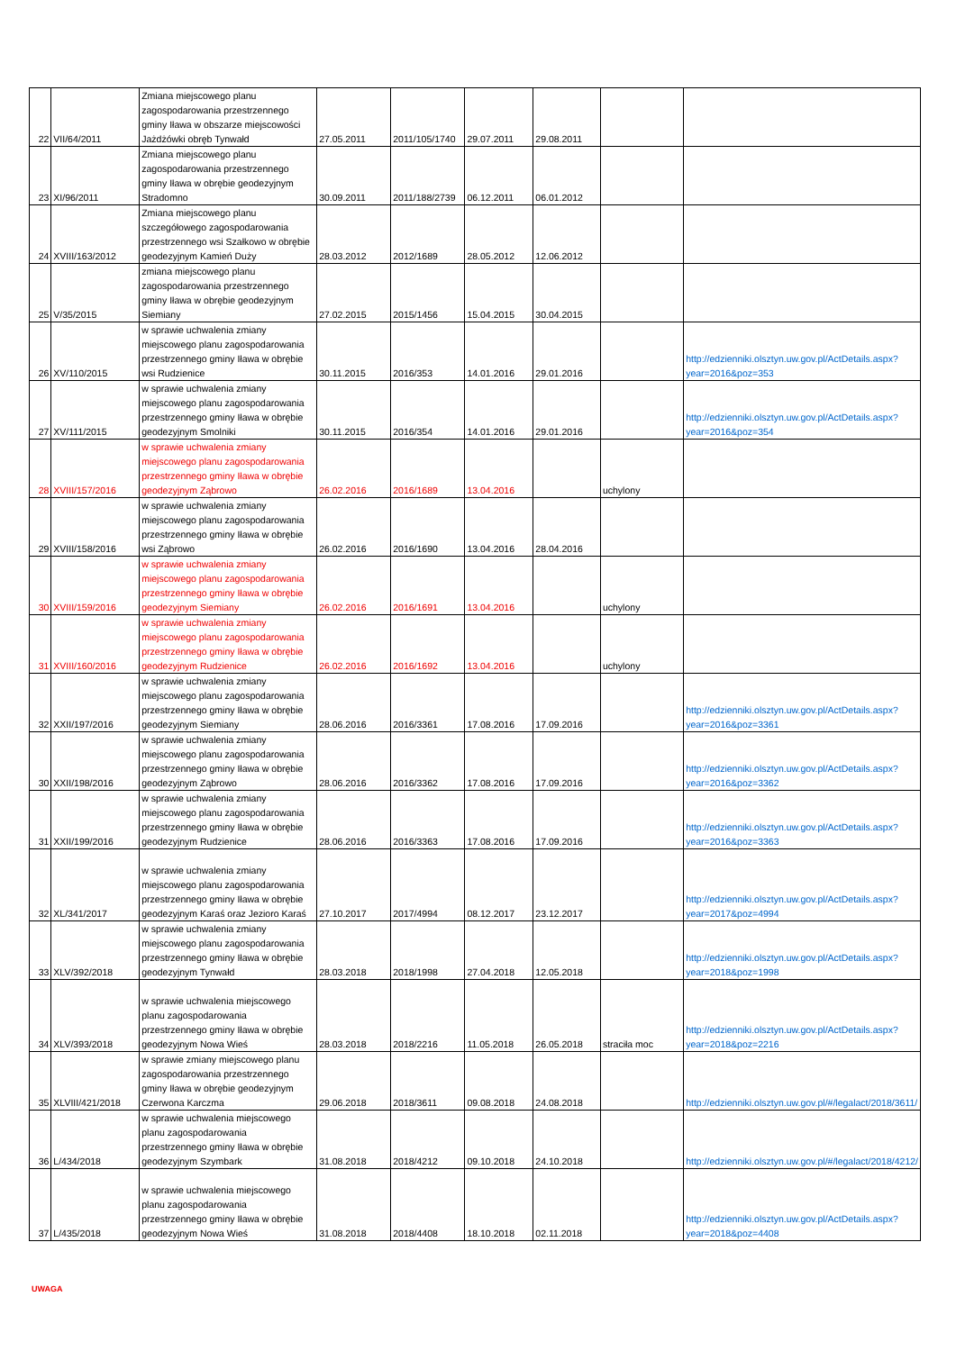| 22 | VII/64/2011 | Zmiana miejscowego planu zagospodarowania przestrzennego gminy Iława w obszarze miejscowości Jażdżówki obręb Tynwałd | 27.05.2011 | 2011/105/1740 | 29.07.2011 | 29.08.2011 | | |
| 23 | XI/96/2011 | Zmiana miejscowego planu zagospodarowania przestrzennego gminy Iława w obrębie geodezyjnym Stradomno | 30.09.2011 | 2011/188/2739 | 06.12.2011 | 06.01.2012 | | |
| 24 | XVIII/163/2012 | Zmiana miejscowego planu szczegółowego zagospodarowania przestrzennego wsi Szałkowo w obrębie geodezyjnym Kamień Duży | 28.03.2012 | 2012/1689 | 28.05.2012 | 12.06.2012 | | |
| 25 | V/35/2015 | zmiana miejscowego planu zagospodarowania przestrzennego gminy Iława w obrębie geodezyjnym Siemiany | 27.02.2015 | 2015/1456 | 15.04.2015 | 30.04.2015 | | |
| 26 | XV/110/2015 | w sprawie uchwalenia zmiany miejscowego planu zagospodarowania przestrzennego gminy Iława w obrębie wsi Rudzienice | 30.11.2015 | 2016/353 | 14.01.2016 | 29.01.2016 | | http://edzienniki.olsztyn.uw.gov.pl/ActDetails.aspx?year=2016&poz=353 |
| 27 | XV/111/2015 | w sprawie uchwalenia zmiany miejscowego planu zagospodarowania przestrzennego gminy Iława w obrębie geodezyjnym Smolniki | 30.11.2015 | 2016/354 | 14.01.2016 | 29.01.2016 | | http://edzienniki.olsztyn.uw.gov.pl/ActDetails.aspx?year=2016&poz=354 |
| 28 | XVIII/157/2016 | w sprawie uchwalenia zmiany miejscowego planu zagospodarowania przestrzennego gminy Iława w obrębie geodezyjnym Ząbrowo | 26.02.2016 | 2016/1689 | 13.04.2016 | | uchylony | |
| 29 | XVIII/158/2016 | w sprawie uchwalenia zmiany miejscowego planu zagospodarowania przestrzennego gminy Iława w obrębie wsi Ząbrowo | 26.02.2016 | 2016/1690 | 13.04.2016 | 28.04.2016 | | |
| 30 | XVIII/159/2016 | w sprawie uchwalenia zmiany miejscowego planu zagospodarowania przestrzennego gminy Iława w obrębie geodezyjnym Siemiany | 26.02.2016 | 2016/1691 | 13.04.2016 | | uchylony | |
| 31 | XVIII/160/2016 | w sprawie uchwalenia zmiany miejscowego planu zagospodarowania przestrzennego gminy Iława w obrębie geodezyjnym Rudzienice | 26.02.2016 | 2016/1692 | 13.04.2016 | | uchylony | |
| 32 | XXII/197/2016 | w sprawie uchwalenia zmiany miejscowego planu zagospodarowania przestrzennego gminy Iława w obrębie geodezyjnym Siemiany | 28.06.2016 | 2016/3361 | 17.08.2016 | 17.09.2016 | | http://edzienniki.olsztyn.uw.gov.pl/ActDetails.aspx?year=2016&poz=3361 |
| 30 | XXII/198/2016 | w sprawie uchwalenia zmiany miejscowego planu zagospodarowania przestrzennego gminy Iława w obrębie geodezyjnym Ząbrowo | 28.06.2016 | 2016/3362 | 17.08.2016 | 17.09.2016 | | http://edzienniki.olsztyn.uw.gov.pl/ActDetails.aspx?year=2016&poz=3362 |
| 31 | XXII/199/2016 | w sprawie uchwalenia zmiany miejscowego planu zagospodarowania przestrzennego gminy Iława w obrębie geodezyjnym Rudzienice | 28.06.2016 | 2016/3363 | 17.08.2016 | 17.09.2016 | | http://edzienniki.olsztyn.uw.gov.pl/ActDetails.aspx?year=2016&poz=3363 |
| 32 | XL/341/2017 | w sprawie uchwalenia zmiany miejscowego planu zagospodarowania przestrzennego gminy Iława w obrębie geodezyjnym Karaś oraz Jezioro Karaś | 27.10.2017 | 2017/4994 | 08.12.2017 | 23.12.2017 | | http://edzienniki.olsztyn.uw.gov.pl/ActDetails.aspx?year=2017&poz=4994 |
| 33 | XLV/392/2018 | w sprawie uchwalenia zmiany miejscowego planu zagospodarowania przestrzennego gminy Iława w obrębie geodezyjnym Tynwałd | 28.03.2018 | 2018/1998 | 27.04.2018 | 12.05.2018 | | http://edzienniki.olsztyn.uw.gov.pl/ActDetails.aspx?year=2018&poz=1998 |
| 34 | XLV/393/2018 | w sprawie uchwalenia miejscowego planu zagospodarowania przestrzennego gminy Iława w obrębie geodezyjnym Nowa Wieś | 28.03.2018 | 2018/2216 | 11.05.2018 | 26.05.2018 | straciła moc | http://edzienniki.olsztyn.uw.gov.pl/ActDetails.aspx?year=2018&poz=2216 |
| 35 | XLVIII/421/2018 | w sprawie zmiany miejscowego planu zagospodarowania przestrzennego gminy Iława w obrębie geodezyjnym Czerwona Karczma | 29.06.2018 | 2018/3611 | 09.08.2018 | 24.08.2018 | | http://edzienniki.olsztyn.uw.gov.pl/#/legalact/2018/3611/ |
| 36 | L/434/2018 | w sprawie uchwalenia miejscowego planu zagospodarowania przestrzennego gminy Iława w obrębie geodezyjnym Szymbark | 31.08.2018 | 2018/4212 | 09.10.2018 | 24.10.2018 | | http://edzienniki.olsztyn.uw.gov.pl/#/legalact/2018/4212/ |
| 37 | L/435/2018 | w sprawie uchwalenia miejscowego planu zagospodarowania przestrzennego gminy Iława w obrębie geodezyjnym Nowa Wieś | 31.08.2018 | 2018/4408 | 18.10.2018 | 02.11.2018 | | http://edzienniki.olsztyn.uw.gov.pl/ActDetails.aspx?year=2018&poz=4408 |
UWAGA